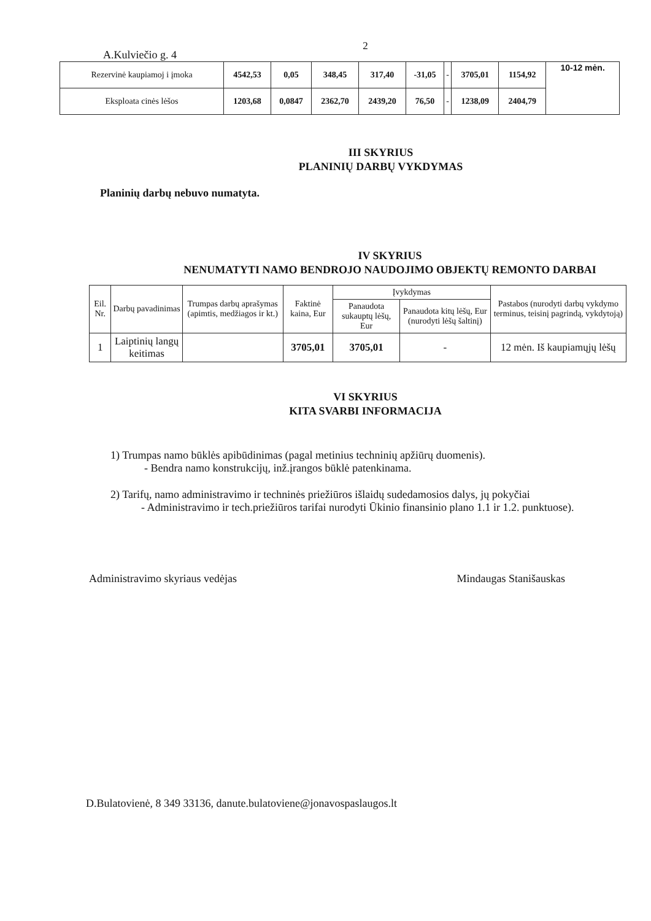2
A.Kulviečio g. 4
| Rezervinė kaupiamoj i įmoka | 4542,53 | 0,05 | 348,45 | 317,40 | -31,05 | - | 3705,01 | 1154,92 | 10-12 mėn. |
| Eksploata cinės lėšos | 1203,68 | 0,0847 | 2362,70 | 2439,20 | 76,50 | - | 1238,09 | 2404,79 | |
III SKYRIUS
PLANINIŲ DARBŲ VYKDYMAS
Planinių darbų nebuvo numatyta.
IV SKYRIUS
NENUMATYTI NAMO BENDROJO NAUDOJIMO OBJEKTŲ REMONTO DARBAI
| Eil. Nr. | Darbų pavadinimas | Trumpas darbų aprašymas (apimtis, medžiagos ir kt.) | Faktinė kaina, Eur | Įvykdymas | | Pastabos (nurodyti darbų vykdymo terminus, teisinį pagrindą, vykdytoją) |
| --- | --- | --- | --- | --- | --- | --- |
| | | | | Panaudota sukauptų lėšų, Eur | Panaudota kitų lėšų, Eur (nurodyti lėšų šaltinį) | |
| 1 | Laiptinių langų keitimas | | 3705,01 | 3705,01 | - | 12 mėn. Iš kaupiamųjų lėšų |
VI SKYRIUS
KITA SVARBI INFORMACIJA
1) Trumpas namo būklės apibūdinimas (pagal metinius techninių apžiūrų duomenis).
- Bendra namo konstrukcijų, inž.įrangos būklė patenkinama.
2) Tarifų, namo administravimo ir techninės priežiūros išlaidų sudedamosios dalys, jų pokyčiai
- Administravimo ir tech.priežiūros tarifai nurodyti Ūkinio finansinio plano 1.1 ir 1.2. punktuose).
Administravimo skyriaus vedėjas Mindaugas Stanišauskas
D.Bulatovienė, 8 349 33136, danute.bulatoviene@jonavospaslaugos.lt